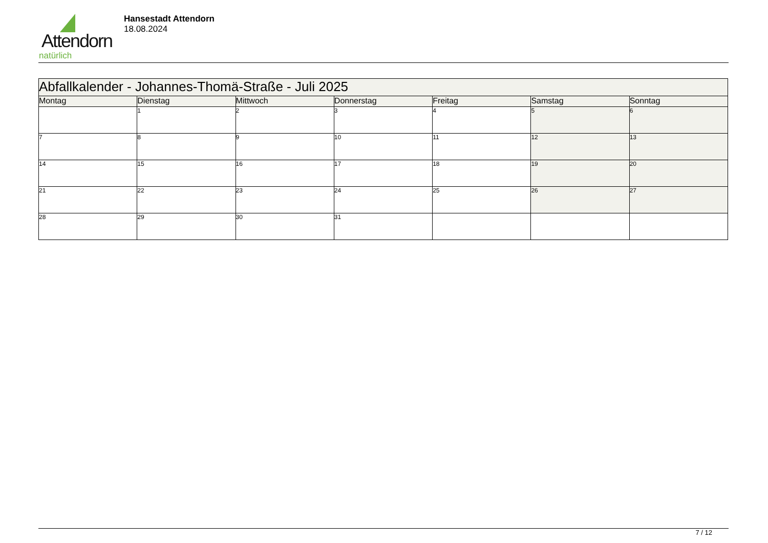Attendorn
natürlich
Hansestadt Attendorn
18.08.2024
| Abfallkalender - Johannes-Thomä-Straße - Juli 2025 | | | | | | |
| Montag | Dienstag | Mittwoch | Donnerstag | Freitag | Samstag | Sonntag |
| | 1 | 2 | 3 | 4 | 5 | 6 |
| 7 | 8 | 9 | 10 | 11 | 12 | 13 |
| 14 | 15 | 16 | 17 | 18 | 19 | 20 |
| 21 | 22 | 23 | 24 | 25 | 26 | 27 |
| 28 | 29 | 30 | 31 | | | |
7 / 12